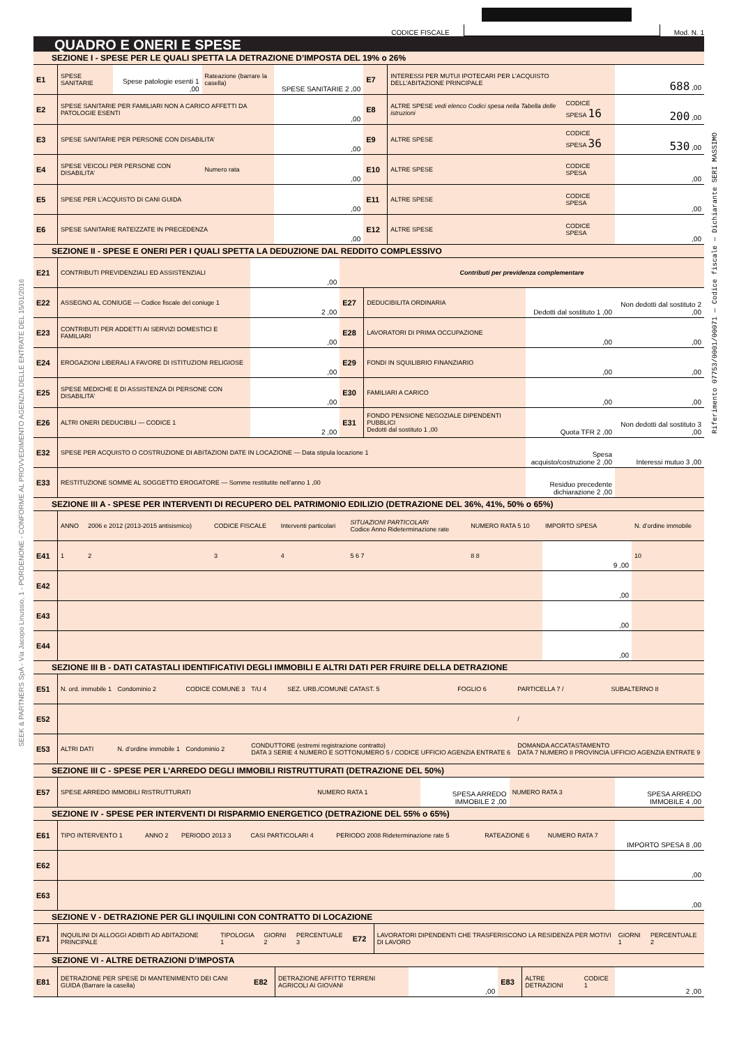CODICE FISCALE
Mod. N. 1
QUADRO E ONERI E SPESE
SEZIONE I - SPESE PER LE QUALI SPETTA LA DETRAZIONE D’IMPOSTA DEL 19% o 26%
| E1 | SPESE SANITARIE | Spese patologie esenti 1 ,00 | Rateazione (barrare la casella) | SPESE SANITARIE 2 ,00 | E7 | INTERESSI PER MUTUI IPOTECARI PER L’ACQUISTO DELL’ABITAZIONE PRINCIPALE | | 688 ,00 |
| E2 | SPESE SANITARIE PER FAMILIARI NON A CARICO AFFETTI DA PATOLOGIE ESENTI | | | ,00 | E8 | ALTRE SPESE vedi elenco Codici spesa nella Tabella delle istruzioni | CODICE SPESA 16 | 200 ,00 |
| E3 | SPESE SANITARIE PER PERSONE CON DISABILITA’ | | | ,00 | E9 | ALTRE SPESE | CODICE SPESA 36 | 530 ,00 |
| E4 | SPESE VEICOLI PER PERSONE CON DISABILITA’ | | Numero rata | ,00 | E10 | ALTRE SPESE | CODICE SPESA | ,00 |
| E5 | SPESE PER L’ACQUISTO DI CANI GUIDA | | | ,00 | E11 | ALTRE SPESE | CODICE SPESA | ,00 |
| E6 | SPESE SANITARIE RATEIZZATE IN PRECEDENZA | | | ,00 | E12 | ALTRE SPESE | CODICE SPESA | ,00 |
SEZIONE II - SPESE E ONERI PER I QUALI SPETTA LA DEDUZIONE DAL REDDITO COMPLESSIVO
| E21 | CONTRIBUTI PREVIDENZIALI ED ASSISTENZIALI | ,00 | Contributi per previdenza complementare | | | |
| E22 | ASSEGNO AL CONIUGE — Codice fiscale del coniuge 1 | 2 ,00 | E27 | DEDUCIBILITA ORDINARIA | Dedotti dal sostituto 1 ,00 | Non dedotti dal sostituto 2 ,00 |
| E23 | CONTRIBUTI PER ADDETTI AI SERVIZI DOMESTICI E FAMILIARI | ,00 | E28 | LAVORATORI DI PRIMA OCCUPAZIONE | ,00 | ,00 |
| E24 | EROGAZIONI LIBERALI A FAVORE DI ISTITUZIONI RELIGIOSE | ,00 | E29 | FONDI IN SQUILIBRIO FINANZIARIO | ,00 | ,00 |
| E25 | SPESE MEDICHE E DI ASSISTENZA DI PERSONE CON DISABILITA’ | ,00 | E30 | FAMILIARI A CARICO | ,00 | ,00 |
| E26 | ALTRI ONERI DEDUCIBILI — CODICE 1 | 2 ,00 | E31 | FONDO PENSIONE NEGOZIALE DIPENDENTI PUBBLICI Dedotti dal sostituto 1 ,00 | Quota TFR 2 ,00 | Non dedotti dal sostituto 3 ,00 |
| E32 | SPESE PER ACQUISTO O COSTRUZIONE DI ABITAZIONI DATE IN LOCAZIONE — Data stipula locazione 1 | | | | Spesa acquisto/costruzione 2 ,00 | Interessi mutuo 3 ,00 |
| E33 | RESTITUZIONE SOMME AL SOGGETTO EROGATORE — Somme restitutite nell’anno 1 ,00 | | | | Residuo precedente dichiarazione 2 ,00 | |
SEZIONE III A - SPESE PER INTERVENTI DI RECUPERO DEL PATRIMONIO EDILIZIO (DETRAZIONE DEL 36%, 41%, 50% o 65%)
| | ANNO | 2006 e 2012 (2013-2015 antisismico) | CODICE FISCALE | Interventi particolari | SITUAZIONI PARTICOLARI Codice Anno Rideterminazione rate | NUMERO RATA 5 10 | IMPORTO SPESA | N. d’ordine immobile |
| E41 | 1 | 2 | 3 | 4 | 5 6 7 | 8 8 | 9 ,00 | 10 |
| E42 | | | | | | | ,00 | |
| E43 | | | | | | | ,00 | |
| E44 | | | | | | | ,00 | |
SEZIONE III B - DATI CATASTALI IDENTIFICATIVI DEGLI IMMOBILI E ALTRI DATI PER FRUIRE DELLA DETRAZIONE
| E51 | N. ord. immobile 1 | Condominio 2 | CODICE COMUNE 3 | T/U 4 | SEZ. URB./COMUNE CATAST. 5 | FOGLIO 6 | PARTICELLA 7 / | SUBALTERNO 8 |
| E52 | | | | | | | / | |
| E53 | ALTRI DATI | N. d’ordine immobile 1 | Condominio 2 | CONDUTTORE (estremi registrazione contratto) DATA 3 SERIE 4 NUMERO E SOTTONUMERO 5 / CODICE UFFICIO AGENZIA ENTRATE 6 | | | DOMANDA ACCATASTAMENTO DATA 7 NUMERO 8 PROVINCIA UFFICIO AGENZIA ENTRATE 9 | |
SEZIONE III C - SPESE PER L’ARREDO DEGLI IMMOBILI RISTRUTTURATI (DETRAZIONE DEL 50%)
| E57 | SPESE ARREDO IMMOBILI RISTRUTTURATI | NUMERO RATA 1 | SPESA ARREDO IMMOBILE 2 ,00 | NUMERO RATA 3 | SPESA ARREDO IMMOBILE 4 ,00 |
SEZIONE IV - SPESE PER INTERVENTI DI RISPARMIO ENERGETICO (DETRAZIONE DEL 55% o 65%)
| E61 | TIPO INTERVENTO 1 | ANNO 2 | PERIODO 2013 3 | CASI PARTICOLARI 4 | PERIODO 2008 Rideterminazione rate 5 | RATEAZIONE 6 | NUMERO RATA 7 | IMPORTO SPESA 8 ,00 |
| E62 | | | | | | | | ,00 |
| E63 | | | | | | | | ,00 |
SEZIONE V - DETRAZIONE PER GLI INQUILINI CON CONTRATTO DI LOCAZIONE
| E71 | INQUILINI DI ALLOGGI ADIBITI AD ABITAZIONE PRINCIPALE | TIPOLOGIA 1 | GIORNI 2 | PERCENTUALE 3 | E72 | LAVORATORI DIPENDENTI CHE TRASFERISCONO LA RESIDENZA PER MOTIVI DI LAVORO | GIORNI 1 | PERCENTUALE 2 |
SEZIONE VI - ALTRE DETRAZIONI D’IMPOSTA
| E81 | DETRAZIONE PER SPESE DI MANTENIMENTO DEI CANI GUIDA (Barrare la casella) | E82 | DETRAZIONE AFFITTO TERRENI AGRICOLI AI GIOVANI | ,00 | E83 | ALTRE DETRAZIONI | CODICE 1 | 2 ,00 |
Riferimento 07753/0001/00071 — Codice fiscale — Dichiarante SERI MASSIMO
SEEK & PARTNERS SpA - Via Jacopo Linussio, 1 - PORDENONE - CONFORME AL PROVVEDIMENTO AGENZIA DELLE ENTRATE DEL 15/01/2016